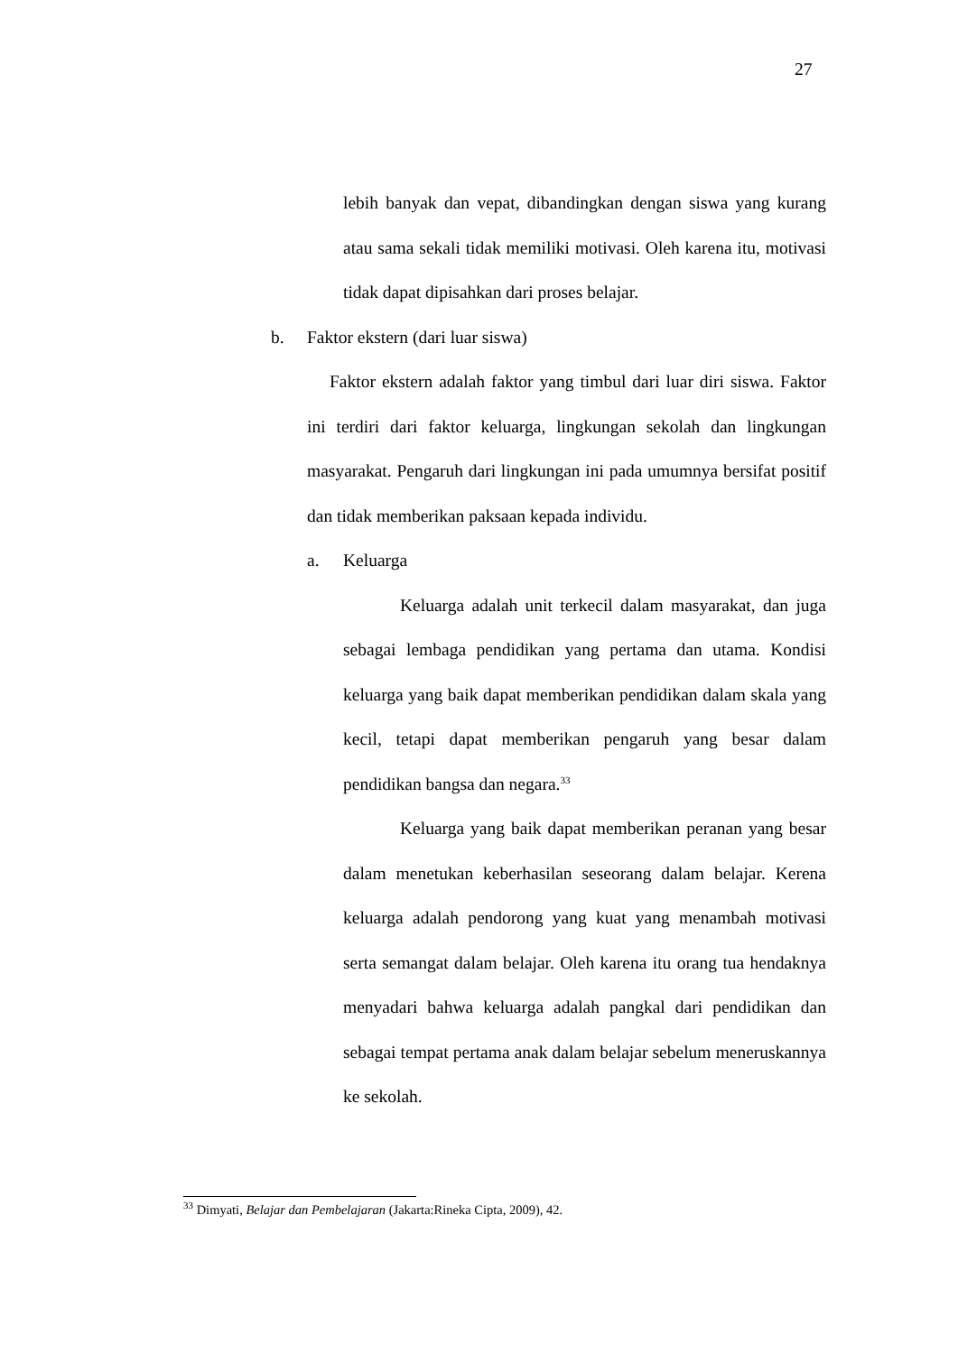27
lebih banyak dan vepat, dibandingkan dengan siswa yang kurang atau sama sekali tidak memiliki motivasi. Oleh karena itu, motivasi tidak dapat dipisahkan dari proses belajar.
b. Faktor ekstern (dari luar siswa)
Faktor ekstern adalah faktor yang timbul dari luar diri siswa. Faktor ini terdiri dari faktor keluarga, lingkungan sekolah dan lingkungan masyarakat. Pengaruh dari lingkungan ini pada umumnya bersifat positif dan tidak memberikan paksaan kepada individu.
a. Keluarga
Keluarga adalah unit terkecil dalam masyarakat, dan juga sebagai lembaga pendidikan yang pertama dan utama. Kondisi keluarga yang baik dapat memberikan pendidikan dalam skala yang kecil, tetapi dapat memberikan pengaruh yang besar dalam pendidikan bangsa dan negara.<sup>33</sup>
Keluarga yang baik dapat memberikan peranan yang besar dalam menetukan keberhasilan seseorang dalam belajar. Kerena keluarga adalah pendorong yang kuat yang menambah motivasi serta semangat dalam belajar. Oleh karena itu orang tua hendaknya menyadari bahwa keluarga adalah pangkal dari pendidikan dan sebagai tempat pertama anak dalam belajar sebelum meneruskannya ke sekolah.
<sup>33</sup> Dimyati, Belajar dan Pembelajaran (Jakarta:Rineka Cipta, 2009), 42.